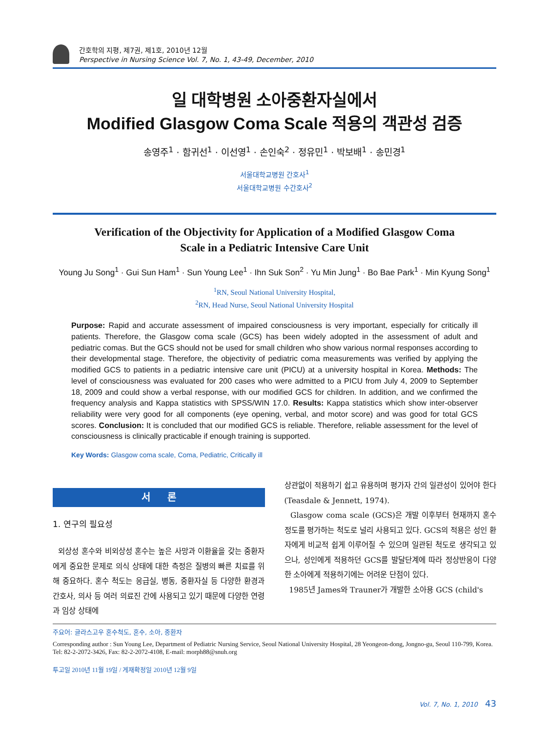간호학의 지평, 제7권, 제1호, 2010년 12월
Perspective in Nursing Science Vol. 7, No. 1, 43-49, December, 2010
일 대학병원 소아중환자실에서
Modified Glasgow Coma Scale 적용의 객관성 검증
송영주<sup>1</sup> · 함귀선<sup>1</sup> · 이선영<sup>1</sup> · 손인숙<sup>2</sup> · 정유민<sup>1</sup> · 박보배<sup>1</sup> · 송민경<sup>1</sup>
서울대학교병원 간호사<sup>1</sup>
서울대학교병원 수간호사<sup>2</sup>
Verification of the Objectivity for Application of a Modified Glasgow Coma
Scale in a Pediatric Intensive Care Unit
Young Ju Song<sup>1</sup> · Gui Sun Ham<sup>1</sup> · Sun Young Lee<sup>1</sup> · Ihn Suk Son<sup>2</sup> · Yu Min Jung<sup>1</sup> · Bo Bae Park<sup>1</sup> · Min Kyung Song<sup>1</sup>
<sup>1</sup> RN, Seoul National University Hospital,
<sup>2</sup> RN, Head Nurse, Seoul National University Hospital
Purpose: Rapid and accurate assessment of impaired consciousness is very important, especially for critically ill patients. Therefore, the Glasgow coma scale (GCS) has been widely adopted in the assessment of adult and pediatric comas. But the GCS should not be used for small children who show various normal responses according to their developmental stage. Therefore, the objectivity of pediatric coma measurements was verified by applying the modified GCS to patients in a pediatric intensive care unit (PICU) at a university hospital in Korea. Methods: The level of consciousness was evaluated for 200 cases who were admitted to a PICU from July 4, 2009 to September 18, 2009 and could show a verbal response, with our modified GCS for children. In addition, and we confirmed the frequency analysis and Kappa statistics with SPSS/WIN 17.0. Results: Kappa statistics which show inter-observer reliability were very good for all components (eye opening, verbal, and motor score) and was good for total GCS scores. Conclusion: It is concluded that our modified GCS is reliable. Therefore, reliable assessment for the level of consciousness is clinically practicable if enough training is supported.
Key Words: Glasgow coma scale, Coma, Pediatric, Critically ill
서 론
1. 연구의 필요성
외상성 혼수와 비외상성 혼수는 높은 사망과 이환율을 갖는 중환자에게 중요한 문제로 의식 상태에 대한 측정은 질병의 빠른 치료를 위해 중요하다. 혼수 척도는 응급실, 병동, 중환자실 등 다양한 환경과 간호사, 의사 등 여러 의료진 간에 사용되고 있기 때문에 다양한 연령과 임상 상태에
상관없이 적용하기 쉽고 유용하며 평가자 간의 일관성이 있어야 한다 (Teasdale & Jennett, 1974).
Glasgow coma scale (GCS)은 개발 이후부터 현재까지 혼수정도를 평가하는 척도로 널리 사용되고 있다. GCS의 적용은 성인 환자에게 비교적 쉽게 이루어질 수 있으며 일관된 척도로 생각되고 있으나, 성인에게 적용하던 GCS를 발달단계에 따라 정상반응이 다양한 소아에게 적용하기에는 어려운 단점이 있다.
1985년 James와 Trauner가 개발한 소아용 GCS (child's
주요어: 글라스고우 혼수척도, 혼수, 소아, 중환자
Corresponding author : Sun Young Lee, Department of Pediatric Nursing Service, Seoul National University Hospital, 28 Yeongeon-dong, Jongno-gu, Seoul 110-799, Korea. Tel: 82-2-2072-3426, Fax: 82-2-2072-4108, E-mail: morph88@snuh.org
투고일 2010년 11월 19일 / 게재확정일 2010년 12월 9일
Vol. 7, No. 1, 2010 43